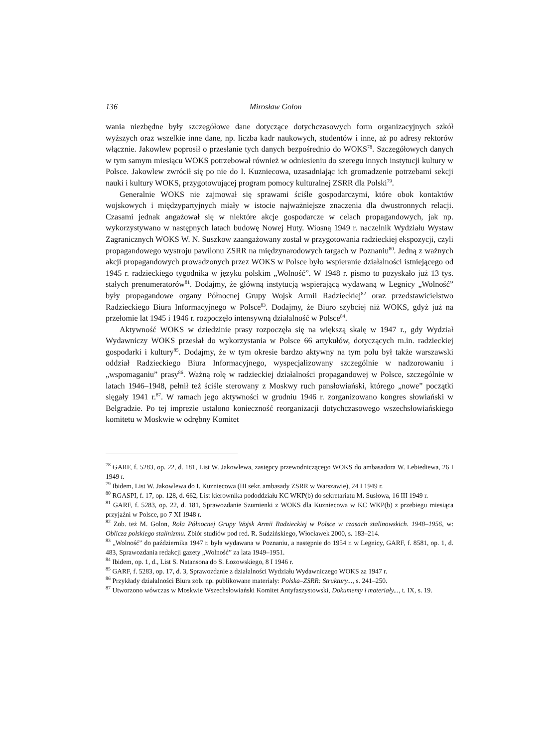136 Mirosław Golon
wania niezbędne były szczegółowe dane dotyczące dotychczasowych form organizacyjnych szkół wyższych oraz wszelkie inne dane, np. liczba kadr naukowych, studentów i inne, aż po adresy rektorów włącznie. Jakowlew poprosił o przesłanie tych danych bezpośrednio do WOKS<sup>78</sup>. Szczegółowych danych w tym samym miesiącu WOKS potrzebował również w odniesieniu do szeregu innych instytucji kultury w Polsce. Jakowlew zwrócił się po nie do I. Kuzniecowa, uzasadniając ich gromadzenie potrzebami sekcji nauki i kultury WOKS, przygotowującej program pomocy kulturalnej ZSRR dla Polski<sup>79</sup>.
Generalnie WOKS nie zajmował się sprawami ściśle gospodarczymi, które obok kontaktów wojskowych i międzypartyjnych miały w istocie najważniejsze znaczenia dla dwustronnych relacji. Czasami jednak angażował się w niektóre akcje gospodarcze w celach propagandowych, jak np. wykorzystywano w następnych latach budowę Nowej Huty. Wiosną 1949 r. naczelnik Wydziału Wystaw Zagranicznych WOKS W. N. Suszkow zaangażowany został w przygotowania radzieckiej ekspozycji, czyli propagandowego wystroju pawilonu ZSRR na międzynarodowych targach w Poznaniu<sup>80</sup>. Jedną z ważnych akcji propagandowych prowadzonych przez WOKS w Polsce było wspieranie działalności istniejącego od 1945 r. radzieckiego tygodnika w języku polskim „Wolność”. W 1948 r. pismo to pozyskało już 13 tys. stałych prenumeratorów<sup>81</sup>. Dodajmy, że główną instytucją wspierającą wydawaną w Legnicy „Wolność” były propagandowe organy Północnej Grupy Wojsk Armii Radzieckiej<sup>82</sup> oraz przedstawicielstwo Radzieckiego Biura Informacyjnego w Polsce<sup>83</sup>. Dodajmy, że Biuro szybciej niż WOKS, gdyż już na przełomie lat 1945 i 1946 r. rozpoczęło intensywną działalność w Polsce<sup>84</sup>.
Aktywność WOKS w dziedzinie prasy rozpoczęła się na większą skalę w 1947 r., gdy Wydział Wydawniczy WOKS przesłał do wykorzystania w Polsce 66 artykułów, dotyczących m.in. radzieckiej gospodarki i kultury<sup>85</sup>. Dodajmy, że w tym okresie bardzo aktywny na tym polu był także warszawski oddział Radzieckiego Biura Informacyjnego, wyspecjalizowany szczególnie w nadzorowaniu i „wspomaganiu” prasy<sup>86</sup>. Ważną rolę w radzieckiej działalności propagandowej w Polsce, szczególnie w latach 1946–1948, pełnił też ściśle sterowany z Moskwy ruch pansłowiański, którego „nowe” początki sięgały 1941 r.<sup>87</sup>. W ramach jego aktywności w grudniu 1946 r. zorganizowano kongres słowiański w Belgradzie. Po tej imprezie ustalono konieczność reorganizacji dotychczasowego wszechsłowiańskiego komitetu w Moskwie w odrębny Komitet
<sup>78</sup> GARF, f. 5283, op. 22, d. 181, List W. Jakowlewa, zastępcy przewodniczącego WOKS do ambasadora W. Lebiediewa, 26 I 1949 r.
<sup>79</sup> Ibidem, List W. Jakowlewa do I. Kuzniecowa (III sekr. ambasady ZSRR w Warszawie), 24 I 1949 r.
<sup>80</sup> RGASPI, f. 17, op. 128, d. 662, List kierownika pododdziału KC WKP(b) do sekretariatu M. Susłowa, 16 III 1949 r.
<sup>81</sup> GARF, f. 5283, op. 22, d. 181, Sprawozdanie Szumienki z WOKS dla Kuzniecowa w KC WKP(b) z przebiegu miesiąca przyjaźni w Polsce, po 7 XI 1948 r.
<sup>82</sup> Zob. też M. Golon, Rola Północnej Grupy Wojsk Armii Radzieckiej w Polsce w czasach stalinowskich. 1948–1956, w: Oblicza polskiego stalinizmu. Zbiór studiów pod red. R. Sudzińskiego, Włocławek 2000, s. 183–214.
<sup>83</sup> „Wolność” do października 1947 r. była wydawana w Poznaniu, a następnie do 1954 r. w Legnicy, GARF, f. 8581, op. 1, d. 483, Sprawozdania redakcji gazety „Wolność” za lata 1949–1951.
<sup>84</sup> Ibidem, op. 1, d., List S. Natansona do S. Łozowskiego, 8 I 1946 r.
<sup>85</sup> GARF, f. 5283, op. 17, d. 3, Sprawozdanie z działalności Wydziału Wydawniczego WOKS za 1947 r.
<sup>86</sup> Przykłady działalności Biura zob. np. publikowane materiały: Polska–ZSRR: Struktury..., s. 241–250.
<sup>87</sup> Utworzono wówczas w Moskwie Wszechsłowiański Komitet Antyfaszystowski, Dokumenty i materiały..., t. IX, s. 19.